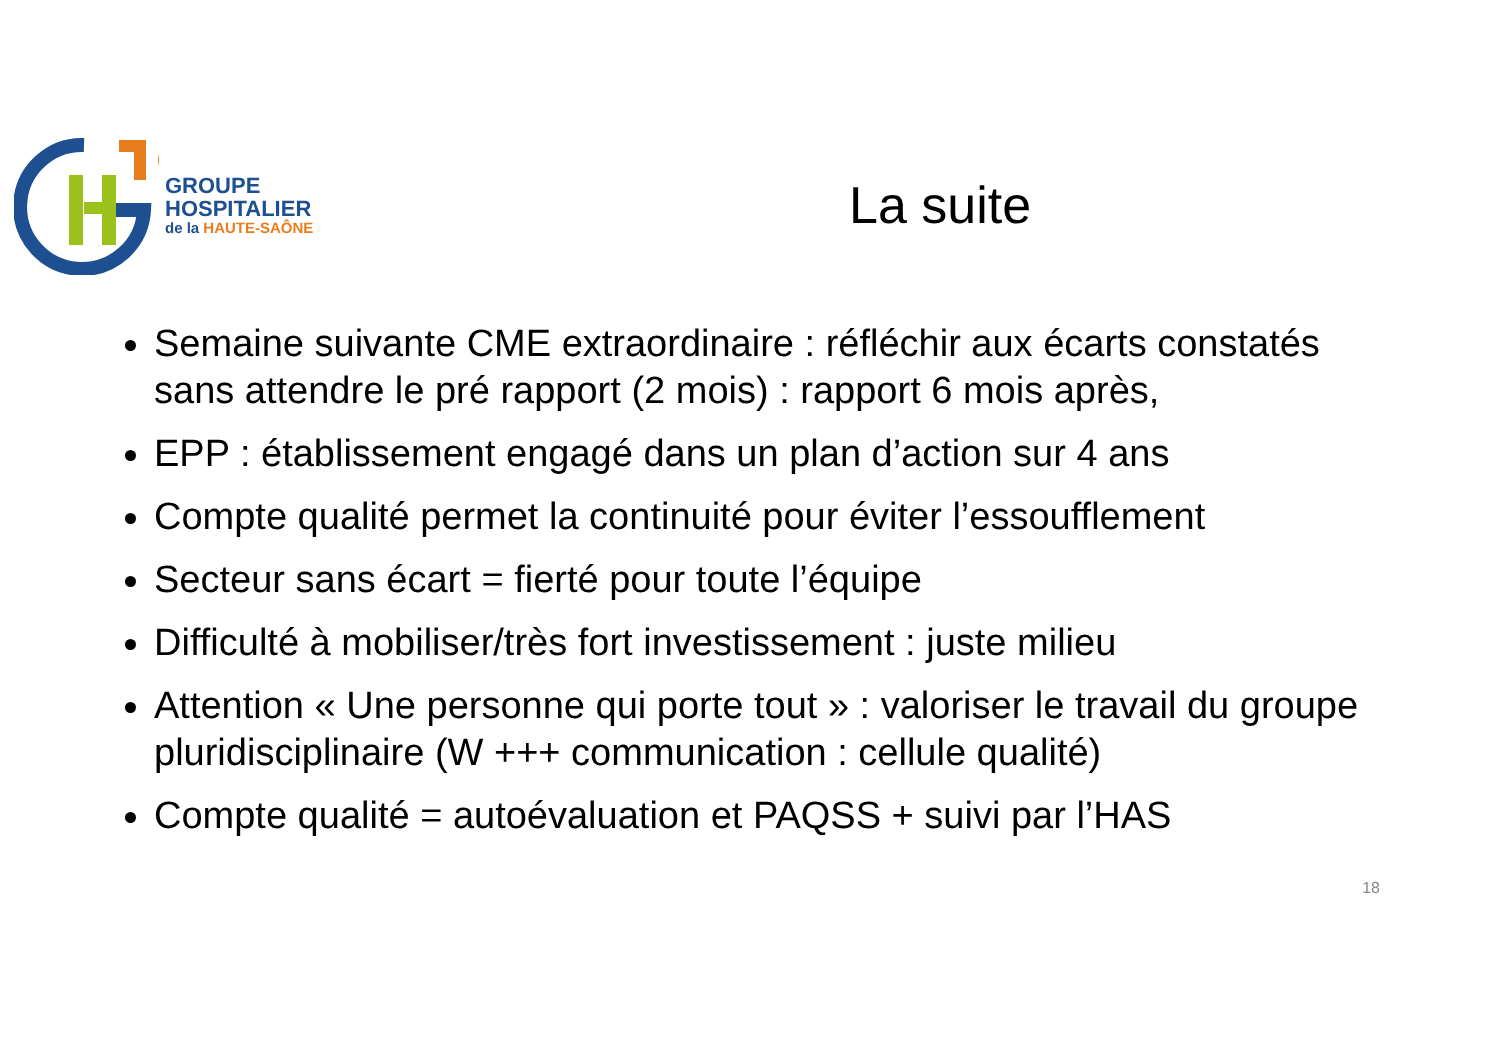GROUPE
HOSPITALIER
de la HAUTE-SAÔNE
La suite
Semaine suivante CME extraordinaire : réfléchir aux écarts constatés sans attendre le pré rapport (2 mois) : rapport 6 mois après,
EPP : établissement engagé dans un plan d’action sur 4 ans
Compte qualité permet la continuité pour éviter l’essoufflement
Secteur sans écart = fierté pour toute l’équipe
Difficulté à mobiliser/très fort investissement : juste milieu
Attention « Une personne qui porte tout » : valoriser le travail du groupe pluridisciplinaire (W +++ communication : cellule qualité)
Compte qualité = autoévaluation et PAQSS + suivi par l’HAS
18